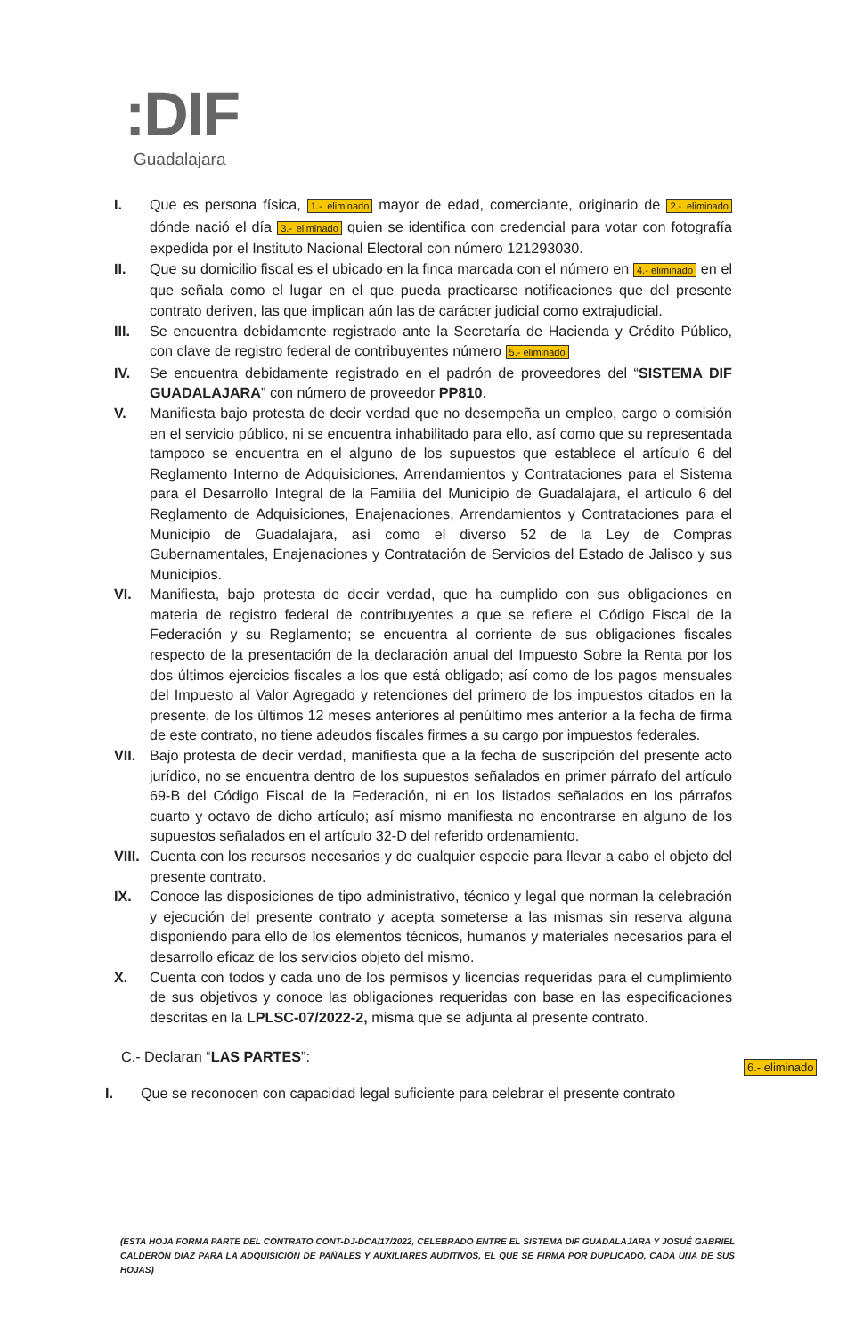:DIF
Guadalajara
I. Que es persona física, 1.- eliminado mayor de edad, comerciante, originario de 2.- eliminado dónde nació el día 3.- eliminado quien se identifica con credencial para votar con fotografía expedida por el Instituto Nacional Electoral con número 121293030.
II. Que su domicilio fiscal es el ubicado en la finca marcada con el número en 4.- eliminado en el que señala como el lugar en el que pueda practicarse notificaciones que del presente contrato deriven, las que implican aún las de carácter judicial como extrajudicial.
III. Se encuentra debidamente registrado ante la Secretaría de Hacienda y Crédito Público, con clave de registro federal de contribuyentes número 5.- eliminado
IV. Se encuentra debidamente registrado en el padrón de proveedores del “SISTEMA DIF GUADALAJARA” con número de proveedor PP810.
V. Manifiesta bajo protesta de decir verdad que no desempeña un empleo, cargo o comisión en el servicio público, ni se encuentra inhabilitado para ello, así como que su representada tampoco se encuentra en el alguno de los supuestos que establece el artículo 6 del Reglamento Interno de Adquisiciones, Arrendamientos y Contrataciones para el Sistema para el Desarrollo Integral de la Familia del Municipio de Guadalajara, el artículo 6 del Reglamento de Adquisiciones, Enajenaciones, Arrendamientos y Contrataciones para el Municipio de Guadalajara, así como el diverso 52 de la Ley de Compras Gubernamentales, Enajenaciones y Contratación de Servicios del Estado de Jalisco y sus Municipios.
VI. Manifiesta, bajo protesta de decir verdad, que ha cumplido con sus obligaciones en materia de registro federal de contribuyentes a que se refiere el Código Fiscal de la Federación y su Reglamento; se encuentra al corriente de sus obligaciones fiscales respecto de la presentación de la declaración anual del Impuesto Sobre la Renta por los dos últimos ejercicios fiscales a los que está obligado; así como de los pagos mensuales del Impuesto al Valor Agregado y retenciones del primero de los impuestos citados en la presente, de los últimos 12 meses anteriores al penúltimo mes anterior a la fecha de firma de este contrato, no tiene adeudos fiscales firmes a su cargo por impuestos federales.
VII. Bajo protesta de decir verdad, manifiesta que a la fecha de suscripción del presente acto jurídico, no se encuentra dentro de los supuestos señalados en primer párrafo del artículo 69-B del Código Fiscal de la Federación, ni en los listados señalados en los párrafos cuarto y octavo de dicho artículo; así mismo manifiesta no encontrarse en alguno de los supuestos señalados en el artículo 32-D del referido ordenamiento.
VIII. Cuenta con los recursos necesarios y de cualquier especie para llevar a cabo el objeto del presente contrato.
IX. Conoce las disposiciones de tipo administrativo, técnico y legal que norman la celebración y ejecución del presente contrato y acepta someterse a las mismas sin reserva alguna disponiendo para ello de los elementos técnicos, humanos y materiales necesarios para el desarrollo eficaz de los servicios objeto del mismo.
X. Cuenta con todos y cada uno de los permisos y licencias requeridas para el cumplimiento de sus objetivos y conoce las obligaciones requeridas con base en las especificaciones descritas en la LPLSC-07/2022-2, misma que se adjunta al presente contrato.
C.- Declaran “LAS PARTES”:
I. Que se reconocen con capacidad legal suficiente para celebrar el presente contrato
6.- eliminado
(ESTA HOJA FORMA PARTE DEL CONTRATO CONT-DJ-DCA/17/2022, CELEBRADO ENTRE EL SISTEMA DIF GUADALAJARA Y JOSUÉ GABRIEL CALDERÓN DÍAZ PARA LA ADQUISICIÓN DE PAÑALES Y AUXILIARES AUDITIVOS, EL QUE SE FIRMA POR DUPLICADO, CADA UNA DE SUS HOJAS)